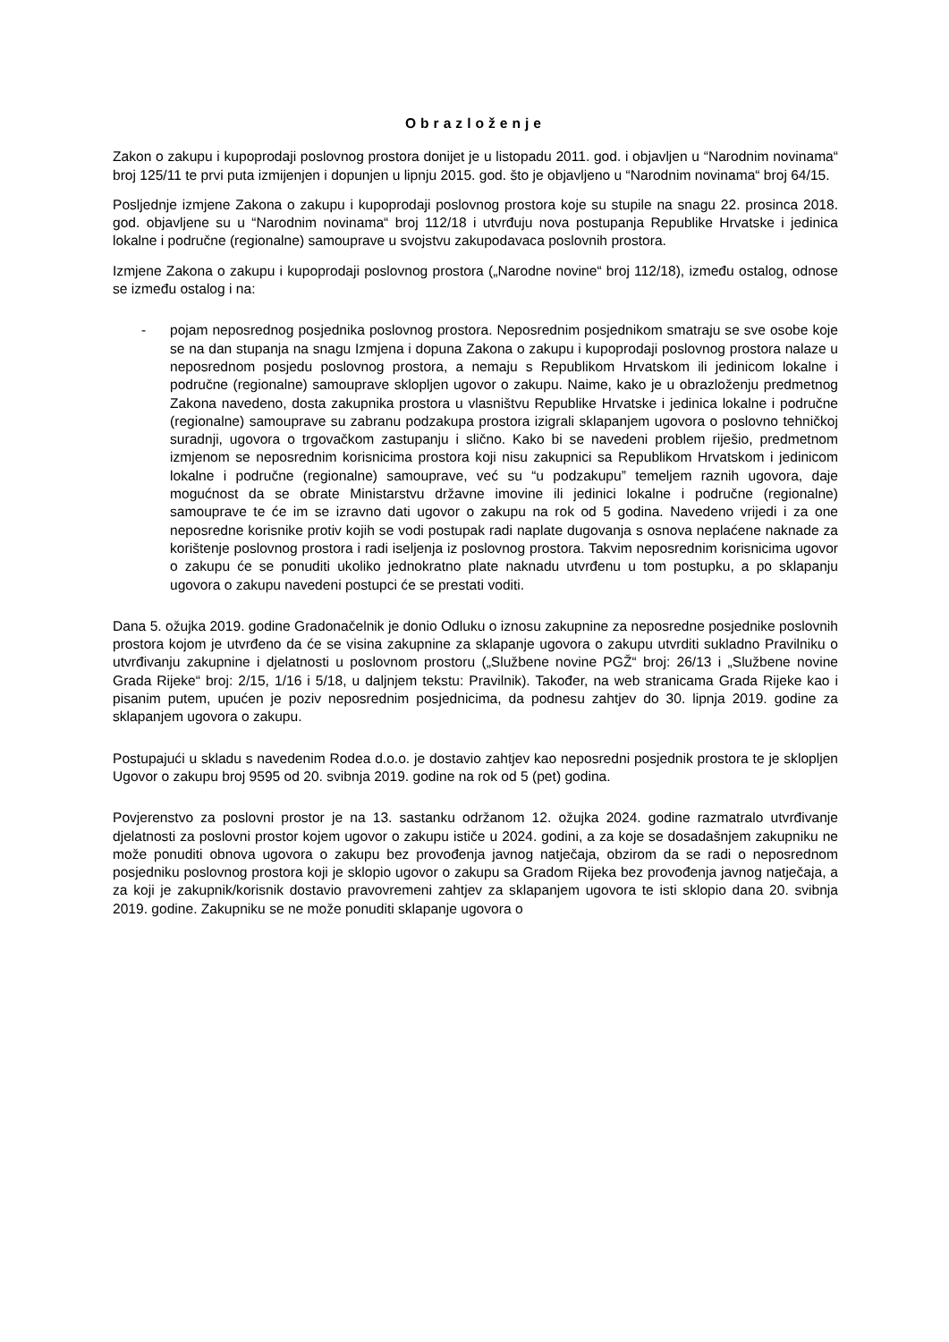Obrazloženje
Zakon o zakupu i kupoprodaji poslovnog prostora donijet je u listopadu 2011. god. i objavljen u “Narodnim novinama“ broj 125/11 te prvi puta izmijenjen i dopunjen u lipnju 2015. god. što je objavljeno u “Narodnim novinama“ broj 64/15.
Posljednje izmjene Zakona o zakupu i kupoprodaji poslovnog prostora koje su stupile na snagu 22. prosinca 2018. god. objavljene su u “Narodnim novinama“ broj 112/18 i utvrđuju nova postupanja Republike Hrvatske i jedinica lokalne i područne (regionalne) samouprave u svojstvu zakupodavaca poslovnih prostora.
Izmjene Zakona o zakupu i kupoprodaji poslovnog prostora („Narodne novine“ broj 112/18), između ostalog, odnose se između ostalog i na:
- pojam neposrednog posjednika poslovnog prostora. Neposrednim posjednikom smatraju se sve osobe koje se na dan stupanja na snagu Izmjena i dopuna Zakona o zakupu i kupoprodaji poslovnog prostora nalaze u neposrednom posjedu poslovnog prostora, a nemaju s Republikom Hrvatskom ili jedinicom lokalne i područne (regionalne) samouprave sklopljen ugovor o zakupu. Naime, kako je u obrazloženju predmetnog Zakona navedeno, dosta zakupnika prostora u vlasništvu Republike Hrvatske i jedinica lokalne i područne (regionalne) samouprave su zabranu podzakupa prostora izigrali sklapanjem ugovora o poslovno tehničkoj suradnji, ugovora o trgovačkom zastupanju i slično. Kako bi se navedeni problem riješio, predmetnom izmjenom se neposrednim korisnicima prostora koji nisu zakupnici sa Republikom Hrvatskom i jedinicom lokalne i područne (regionalne) samouprave, već su “u podzakupu” temeljem raznih ugovora, daje mogućnost da se obrate Ministarstvu državne imovine ili jedinici lokalne i područne (regionalne) samouprave te će im se izravno dati ugovor o zakupu na rok od 5 godina. Navedeno vrijedi i za one neposredne korisnike protiv kojih se vodi postupak radi naplate dugovanja s osnova neplaćene naknade za korištenje poslovnog prostora i radi iseljenja iz poslovnog prostora. Takvim neposrednim korisnicima ugovor o zakupu će se ponuditi ukoliko jednokratno plate naknadu utvrđenu u tom postupku, a po sklapanju ugovora o zakupu navedeni postupci će se prestati voditi.
Dana 5. ožujka 2019. godine Gradonačelnik je donio Odluku o iznosu zakupnine za neposredne posjednike poslovnih prostora kojom je utvrđeno da će se visina zakupnine za sklapanje ugovora o zakupu utvrditi sukladno Pravilniku o utvrđivanju zakupnine i djelatnosti u poslovnom prostoru („Službene novine PGŽ“ broj: 26/13 i „Službene novine Grada Rijeke“ broj: 2/15, 1/16 i 5/18, u daljnjem tekstu: Pravilnik). Također, na web stranicama Grada Rijeke kao i pisanim putem, upućen je poziv neposrednim posjednicima, da podnesu zahtjev do 30. lipnja 2019. godine za sklapanjem ugovora o zakupu.
Postupajući u skladu s navedenim Rodea d.o.o. je dostavio zahtjev kao neposredni posjednik prostora te je sklopljen Ugovor o zakupu broj 9595 od 20. svibnja 2019. godine na rok od 5 (pet) godina.
Povjerenstvo za poslovni prostor je na 13. sastanku održanom 12. ožujka 2024. godine razmatralo utvrđivanje djelatnosti za poslovni prostor kojem ugovor o zakupu ističe u 2024. godini, a za koje se dosadašnjem zakupniku ne može ponuditi obnova ugovora o zakupu bez provođenja javnog natječaja, obzirom da se radi o neposrednom posjedniku poslovnog prostora koji je sklopio ugovor o zakupu sa Gradom Rijeka bez provođenja javnog natječaja, a za koji je zakupnik/korisnik dostavio pravovremeni zahtjev za sklapanjem ugovora te isti sklopio dana 20. svibnja 2019. godine. Zakupniku se ne može ponuditi sklapanje ugovora o